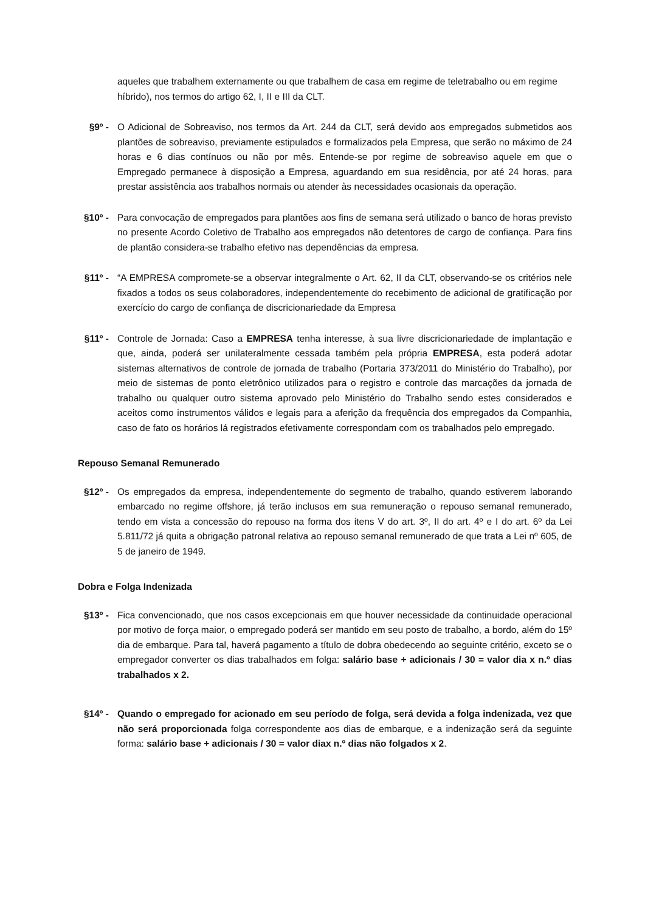aqueles que trabalhem externamente ou que trabalhem de casa em regime de teletrabalho ou em regime híbrido), nos termos do artigo 62, I, II e III da CLT.
§9º - O Adicional de Sobreaviso, nos termos da Art. 244 da CLT, será devido aos empregados submetidos aos plantões de sobreaviso, previamente estipulados e formalizados pela Empresa, que serão no máximo de 24 horas e 6 dias contínuos ou não por mês. Entende-se por regime de sobreaviso aquele em que o Empregado permanece à disposição a Empresa, aguardando em sua residência, por até 24 horas, para prestar assistência aos trabalhos normais ou atender às necessidades ocasionais da operação.
§10º - Para convocação de empregados para plantões aos fins de semana será utilizado o banco de horas previsto no presente Acordo Coletivo de Trabalho aos empregados não detentores de cargo de confiança. Para fins de plantão considera-se trabalho efetivo nas dependências da empresa.
§11º - “A EMPRESA compromete-se a observar integralmente o Art. 62, II da CLT, observando-se os critérios nele fixados a todos os seus colaboradores, independentemente do recebimento de adicional de gratificação por exercício do cargo de confiança de discricionariedade da Empresa
§11º - Controle de Jornada: Caso a EMPRESA tenha interesse, à sua livre discricionariedade de implantação e que, ainda, poderá ser unilateralmente cessada também pela própria EMPRESA, esta poderá adotar sistemas alternativos de controle de jornada de trabalho (Portaria 373/2011 do Ministério do Trabalho), por meio de sistemas de ponto eletrônico utilizados para o registro e controle das marcações da jornada de trabalho ou qualquer outro sistema aprovado pelo Ministério do Trabalho sendo estes considerados e aceitos como instrumentos válidos e legais para a aferição da frequência dos empregados da Companhia, caso de fato os horários lá registrados efetivamente correspondam com os trabalhados pelo empregado.
Repouso Semanal Remunerado
§12º - Os empregados da empresa, independentemente do segmento de trabalho, quando estiverem laborando embarcado no regime offshore, já terão inclusos em sua remuneração o repouso semanal remunerado, tendo em vista a concessão do repouso na forma dos itens V do art. 3º, II do art. 4º e I do art. 6º da Lei 5.811/72 já quita a obrigação patronal relativa ao repouso semanal remunerado de que trata a Lei nº 605, de 5 de janeiro de 1949.
Dobra e Folga Indenizada
§13º - Fica convencionado, que nos casos excepcionais em que houver necessidade da continuidade operacional por motivo de força maior, o empregado poderá ser mantido em seu posto de trabalho, a bordo, além do 15º dia de embarque. Para tal, haverá pagamento a título de dobra obedecendo ao seguinte critério, exceto se o empregador converter os dias trabalhados em folga: salário base + adicionais / 30 = valor dia x n.º dias trabalhados x 2.
§14º - Quando o empregado for acionado em seu período de folga, será devida a folga indenizada, vez que não será proporcionada folga correspondente aos dias de embarque, e a indenização será da seguinte forma: salário base + adicionais / 30 = valor diax n.º dias não folgados x 2.